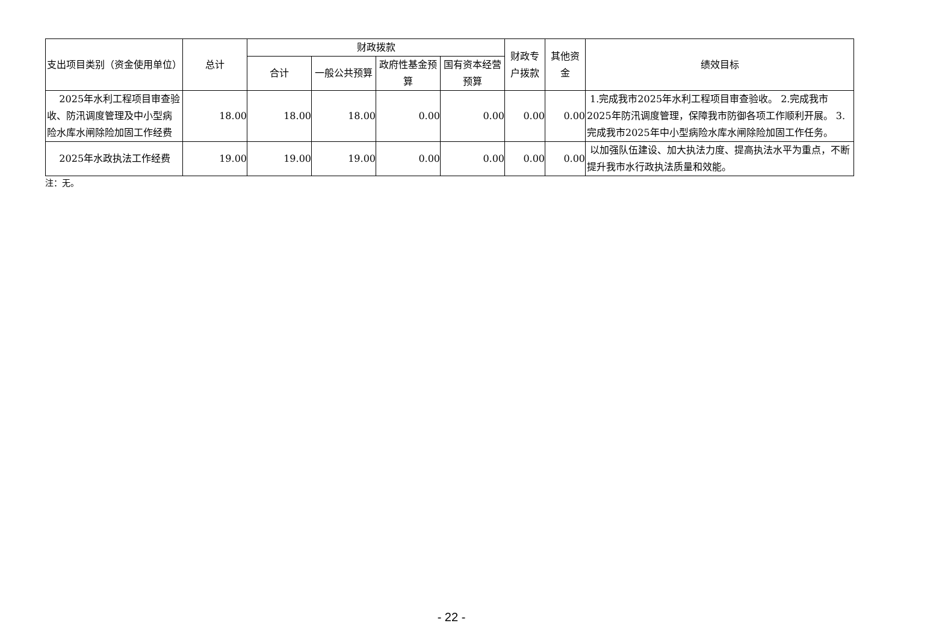| 支出项目类别（资金使用单位） | 总计 | 财政拨款 | | | | 财政专户拨款 | 其他资金 | 绩效目标 |
| --- | --- | --- | --- | --- | --- | --- | --- | --- |
| | | 合计 | 一般公共预算 | 政府性基金预算 | 国有资本经营预算 | | | |
| 2025年水利工程项目审查验收、防汛调度管理及中小型病险水库水闸除险加固工作经费 | 18.00 | 18.00 | 18.00 | 0.00 | 0.00 | 0.00 | 0.00 | 1.完成我市2025年水利工程项目审查验收。 2.完成我市2025年防汛调度管理，保障我市防御各项工作顺利开展。 3.完成我市2025年中小型病险水库水闸除险加固工作任务。 |
| 2025年水政执法工作经费 | 19.00 | 19.00 | 19.00 | 0.00 | 0.00 | 0.00 | 0.00 | 以加强队伍建设、加大执法力度、提高执法水平为重点，不断提升我市水行政执法质量和效能。 |
注：无。
- 22 -